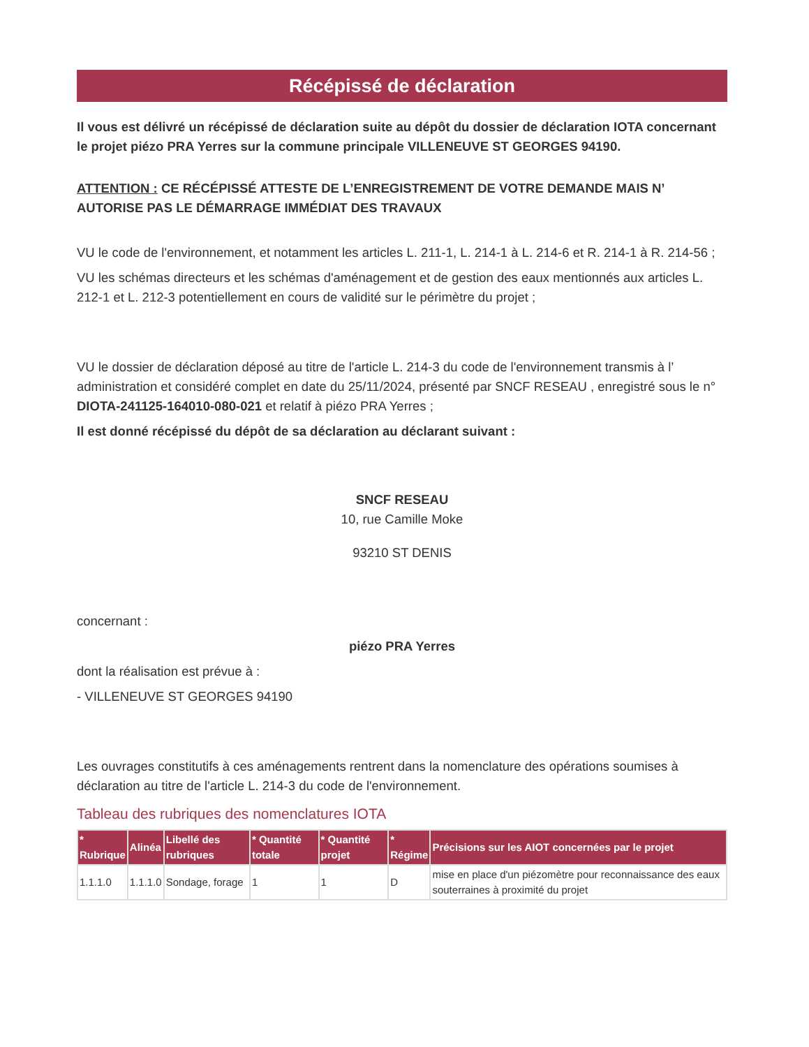Récépissé de déclaration
Il vous est délivré un récépissé de déclaration suite au dépôt du dossier de déclaration IOTA concernant le projet piézo PRA Yerres sur la commune principale VILLENEUVE ST GEORGES 94190.
ATTENTION : CE RÉCÉPISSÉ ATTESTE DE L’ENREGISTREMENT DE VOTRE DEMANDE MAIS N’ AUTORISE PAS LE DÉMARRAGE IMMÉDIAT DES TRAVAUX
VU le code de l'environnement, et notamment les articles L. 211-1, L. 214-1 à L. 214-6 et R. 214-1 à R. 214-56 ;
VU les schémas directeurs et les schémas d'aménagement et de gestion des eaux mentionnés aux articles L. 212-1 et L. 212-3 potentiellement en cours de validité sur le périmètre du projet ;
VU le dossier de déclaration déposé au titre de l'article L. 214-3 du code de l'environnement transmis à l’ administration et considéré complet en date du 25/11/2024, présenté par SNCF RESEAU , enregistré sous le n° DIOTA-241125-164010-080-021 et relatif à piézo PRA Yerres ;
Il est donné récépissé du dépôt de sa déclaration au déclarant suivant :
SNCF RESEAU
10, rue Camille Moke
93210 ST DENIS
concernant :
piézo PRA Yerres
dont la réalisation est prévue à :
- VILLENEUVE ST GEORGES 94190
Les ouvrages constitutifs à ces aménagements rentrent dans la nomenclature des opérations soumises à déclaration au titre de l'article L. 214-3 du code de l'environnement.
Tableau des rubriques des nomenclatures IOTA
| * Rubrique | Alinéa | Libellé des rubriques | * Quantité totale | * Quantité projet | * Régime | Précisions sur les AIOT concernées par le projet |
| --- | --- | --- | --- | --- | --- | --- |
| 1.1.1.0 | 1.1.1.0 | Sondage, forage | 1 | 1 | D | mise en place d'un piézomètre pour reconnaissance des eaux souterraines à proximité du projet |